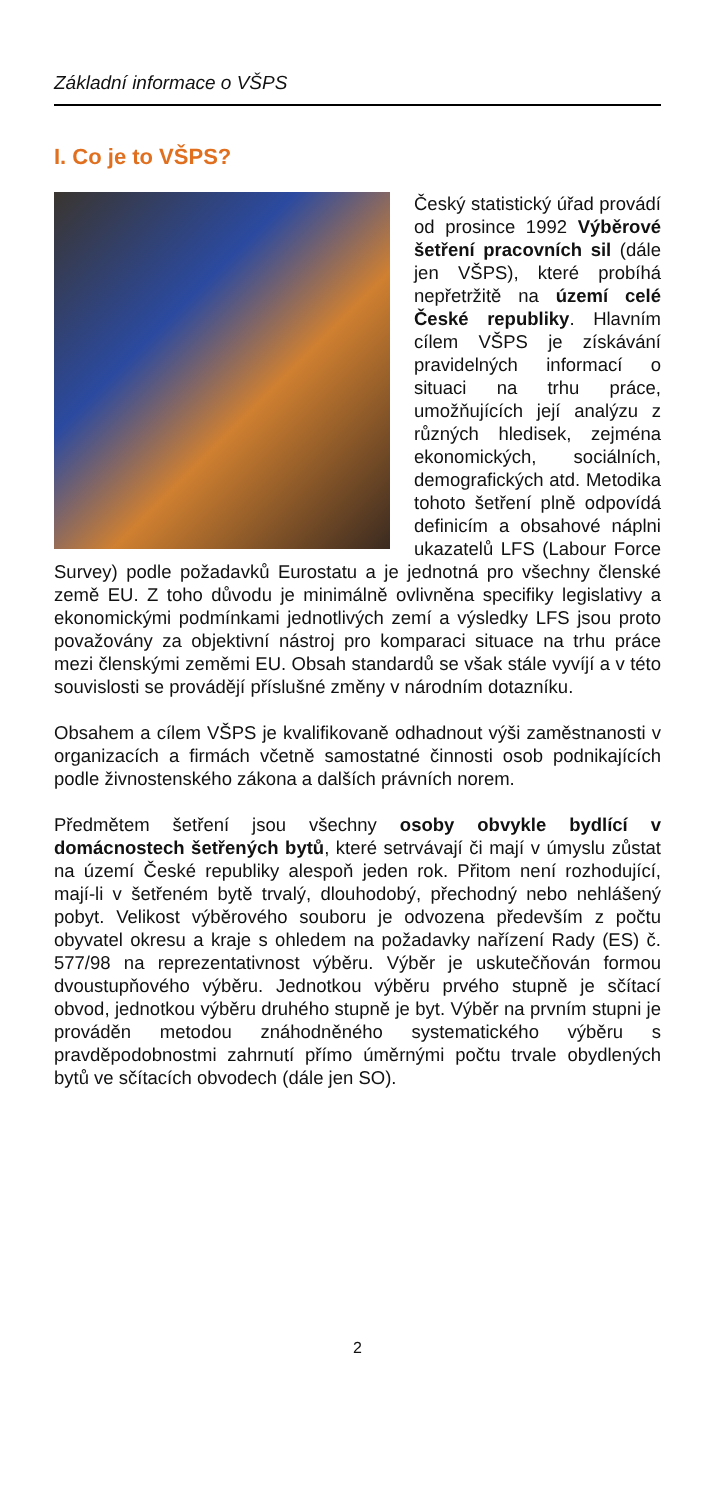Základní informace o VŠPS
I. Co je to VŠPS?
Český statistický úřad provádí od prosince 1992 Výběrové šetření pracovních sil (dále jen VŠPS), které probíhá nepřetržitě na území celé České republiky. Hlavním cílem VŠPS je získávání pravidelných informací o situaci na trhu práce, umožňujících její analýzu z různých hledisek, zejména ekonomických, sociálních, demografických atd. Metodika tohoto šetření plně odpovídá definicím a obsahové náplni ukazatelů LFS (Labour Force Survey) podle požadavků Eurostatu a je jednotná pro všechny členské země EU. Z toho důvodu je minimálně ovlivněna specifiky legislativy a ekonomickými podmínkami jednotlivých zemí a výsledky LFS jsou proto považovány za objektivní nástroj pro komparaci situace na trhu práce mezi členskými zeměmi EU. Obsah standardů se však stále vyvíjí a v této souvislosti se provádějí příslušné změny v národním dotazníku.
Obsahem a cílem VŠPS je kvalifikovaně odhadnout výši zaměstnanosti v organizacích a firmách včetně samostatné činnosti osob podnikajících podle živnostenského zákona a dalších právních norem.
Předmětem šetření jsou všechny osoby obvykle bydlící v domácnostech šetřených bytů, které setrvávají či mají v úmyslu zůstat na území České republiky alespoň jeden rok. Přitom není rozhodující, mají-li v šetřeném bytě trvalý, dlouhodobý, přechodný nebo nehlášený pobyt. Velikost výběrového souboru je odvozena především z počtu obyvatel okresu a kraje s ohledem na požadavky nařízení Rady (ES) č. 577/98 na reprezentativnost výběru. Výběr je uskutečňován formou dvoustupňového výběru. Jednotkou výběru prvého stupně je sčítací obvod, jednotkou výběru druhého stupně je byt. Výběr na prvním stupni je prováděn metodou znáhodněného systematického výběru s pravděpodobnostmi zahrnutí přímo úměrnými počtu trvale obydlených bytů ve sčítacích obvodech (dále jen SO).
2